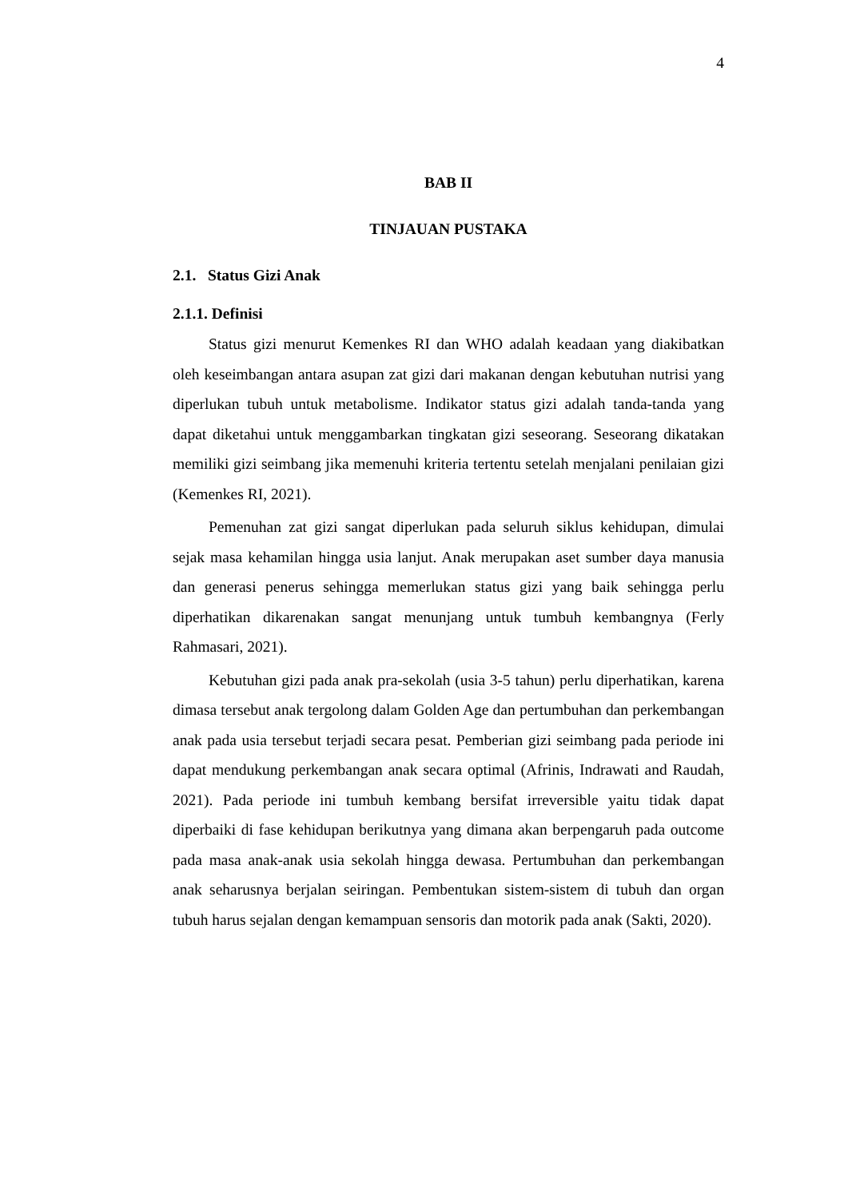4
BAB II
TINJAUAN PUSTAKA
2.1. Status Gizi Anak
2.1.1. Definisi
Status gizi menurut Kemenkes RI dan WHO adalah keadaan yang diakibatkan oleh keseimbangan antara asupan zat gizi dari makanan dengan kebutuhan nutrisi yang diperlukan tubuh untuk metabolisme. Indikator status gizi adalah tanda-tanda yang dapat diketahui untuk menggambarkan tingkatan gizi seseorang. Seseorang dikatakan memiliki gizi seimbang jika memenuhi kriteria tertentu setelah menjalani penilaian gizi (Kemenkes RI, 2021).
Pemenuhan zat gizi sangat diperlukan pada seluruh siklus kehidupan, dimulai sejak masa kehamilan hingga usia lanjut. Anak merupakan aset sumber daya manusia dan generasi penerus sehingga memerlukan status gizi yang baik sehingga perlu diperhatikan dikarenakan sangat menunjang untuk tumbuh kembangnya (Ferly Rahmasari, 2021).
Kebutuhan gizi pada anak pra-sekolah (usia 3-5 tahun) perlu diperhatikan, karena dimasa tersebut anak tergolong dalam Golden Age dan pertumbuhan dan perkembangan anak pada usia tersebut terjadi secara pesat. Pemberian gizi seimbang pada periode ini dapat mendukung perkembangan anak secara optimal (Afrinis, Indrawati and Raudah, 2021). Pada periode ini tumbuh kembang bersifat irreversible yaitu tidak dapat diperbaiki di fase kehidupan berikutnya yang dimana akan berpengaruh pada outcome pada masa anak-anak usia sekolah hingga dewasa. Pertumbuhan dan perkembangan anak seharusnya berjalan seiringan. Pembentukan sistem-sistem di tubuh dan organ tubuh harus sejalan dengan kemampuan sensoris dan motorik pada anak (Sakti, 2020).